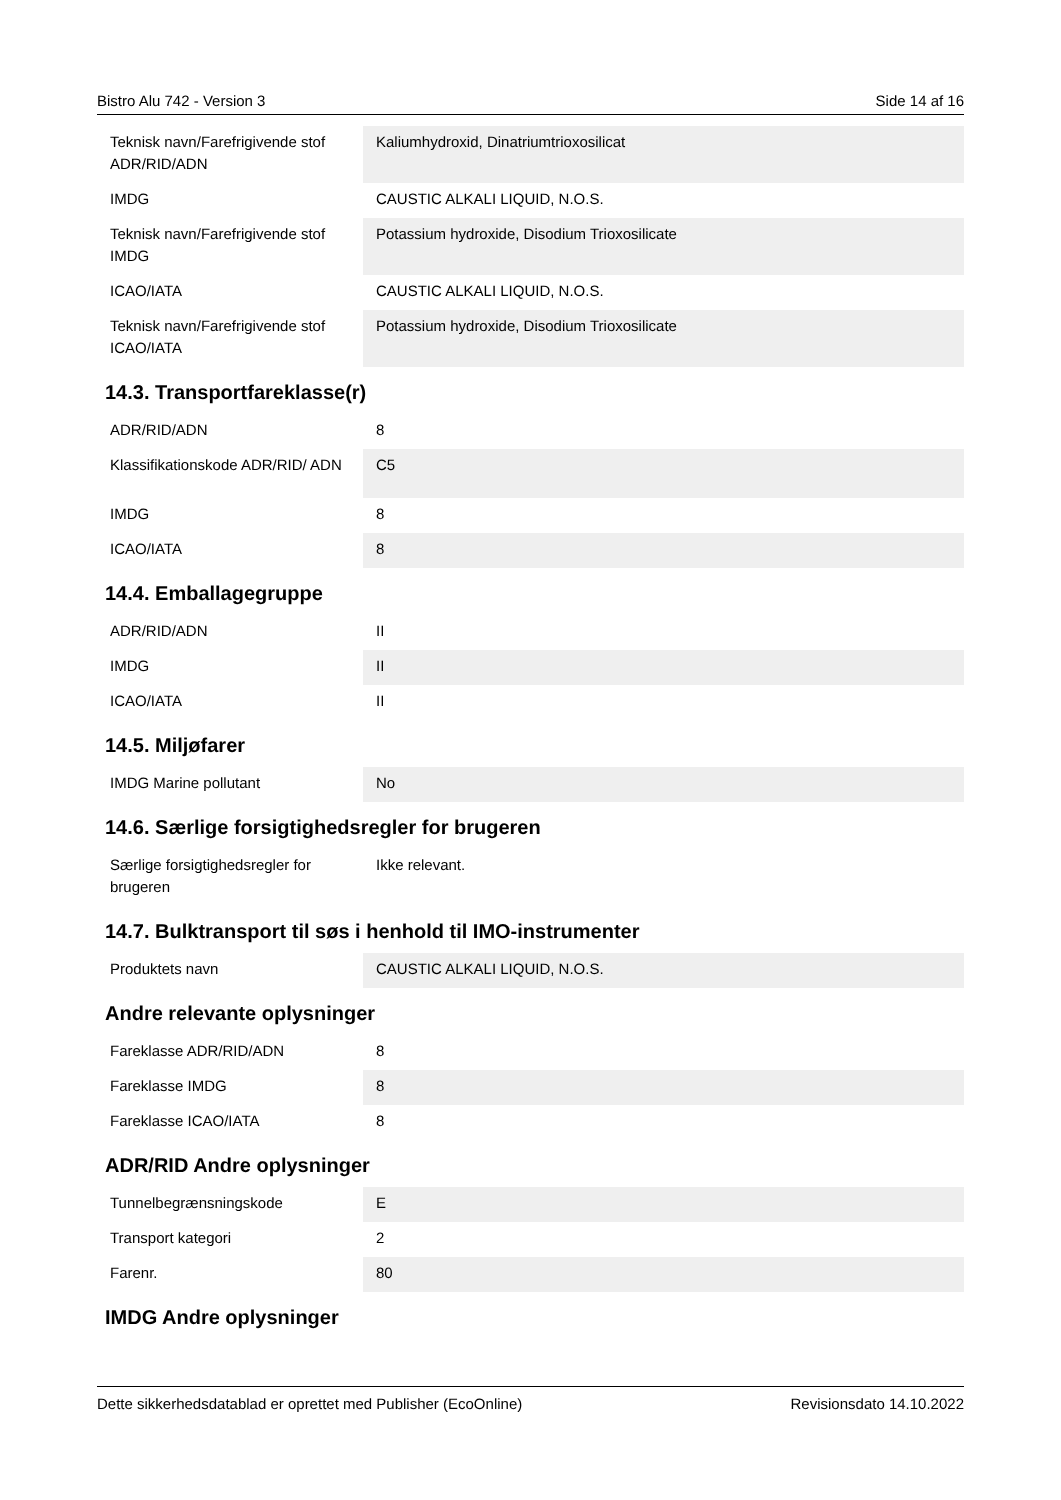Bistro Alu 742 - Version 3 Side 14 af 16
| Teknisk navn/Farefrigivende stof ADR/RID/ADN | Kaliumhydroxid, Dinatriumtrioxosilicat |
| IMDG | CAUSTIC ALKALI LIQUID, N.O.S. |
| Teknisk navn/Farefrigivende stof IMDG | Potassium hydroxide, Disodium Trioxosilicate |
| ICAO/IATA | CAUSTIC ALKALI LIQUID, N.O.S. |
| Teknisk navn/Farefrigivende stof ICAO/IATA | Potassium hydroxide, Disodium Trioxosilicate |
14.3. Transportfareklasse(r)
| ADR/RID/ADN | 8 |
| Klassifikationskode ADR/RID/ ADN | C5 |
| IMDG | 8 |
| ICAO/IATA | 8 |
14.4. Emballagegruppe
| ADR/RID/ADN | II |
| IMDG | II |
| ICAO/IATA | II |
14.5. Miljøfarer
| IMDG Marine pollutant | No |
14.6. Særlige forsigtighedsregler for brugeren
| Særlige forsigtighedsregler for brugeren | Ikke relevant. |
14.7. Bulktransport til søs i henhold til IMO-instrumenter
| Produktets navn | CAUSTIC ALKALI LIQUID, N.O.S. |
Andre relevante oplysninger
| Fareklasse ADR/RID/ADN | 8 |
| Fareklasse IMDG | 8 |
| Fareklasse ICAO/IATA | 8 |
ADR/RID Andre oplysninger
| Tunnelbegrænsningskode | E |
| Transport kategori | 2 |
| Farenr. | 80 |
IMDG Andre oplysninger
Dette sikkerhedsdatablad er oprettet med Publisher (EcoOnline) Revisionsdato 14.10.2022